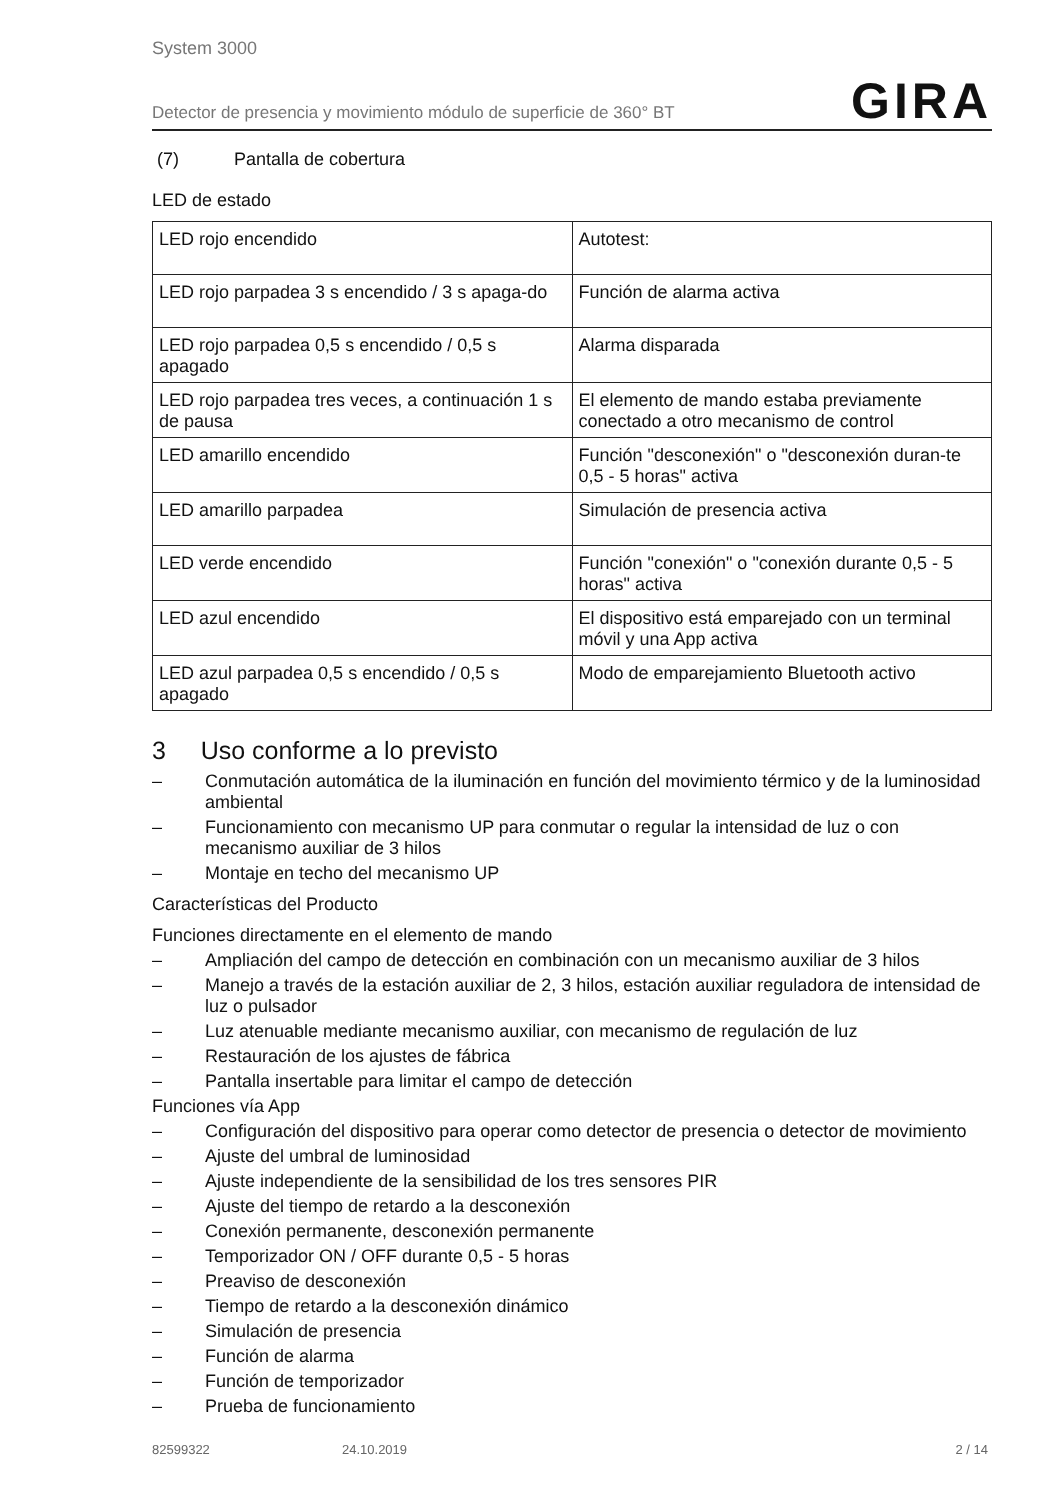System 3000
Detector de presencia y movimiento módulo de superficie de 360° BT GIRA
(7) Pantalla de cobertura
LED de estado
| LED rojo encendido | Autotest: |
| LED rojo parpadea 3 s encendido / 3 s apaga-do | Función de alarma activa |
| LED rojo parpadea 0,5 s encendido / 0,5 s apagado | Alarma disparada |
| LED rojo parpadea tres veces, a continuación 1 s de pausa | El elemento de mando estaba previamente conectado a otro mecanismo de control |
| LED amarillo encendido | Función "desconexión" o "desconexión duran-te 0,5 - 5 horas" activa |
| LED amarillo parpadea | Simulación de presencia activa |
| LED verde encendido | Función "conexión" o "conexión durante 0,5 - 5 horas" activa |
| LED azul encendido | El dispositivo está emparejado con un terminal móvil y una App activa |
| LED azul parpadea 0,5 s encendido / 0,5 s apagado | Modo de emparejamiento Bluetooth activo |
3 Uso conforme a lo previsto
– Conmutación automática de la iluminación en función del movimiento térmico y de la luminosidad ambiental
– Funcionamiento con mecanismo UP para conmutar o regular la intensidad de luz o con mecanismo auxiliar de 3 hilos
– Montaje en techo del mecanismo UP
Características del Producto
Funciones directamente en el elemento de mando
– Ampliación del campo de detección en combinación con un mecanismo auxiliar de 3 hilos
– Manejo a través de la estación auxiliar de 2, 3 hilos, estación auxiliar reguladora de intensidad de luz o pulsador
– Luz atenuable mediante mecanismo auxiliar, con mecanismo de regulación de luz
– Restauración de los ajustes de fábrica
– Pantalla insertable para limitar el campo de detección
Funciones vía App
– Configuración del dispositivo para operar como detector de presencia o detector de movimiento
– Ajuste del umbral de luminosidad
– Ajuste independiente de la sensibilidad de los tres sensores PIR
– Ajuste del tiempo de retardo a la desconexión
– Conexión permanente, desconexión permanente
– Temporizador ON / OFF durante 0,5 - 5 horas
– Preaviso de desconexión
– Tiempo de retardo a la desconexión dinámico
– Simulación de presencia
– Función de alarma
– Función de temporizador
– Prueba de funcionamiento
82599322 24.10.2019 2 / 14